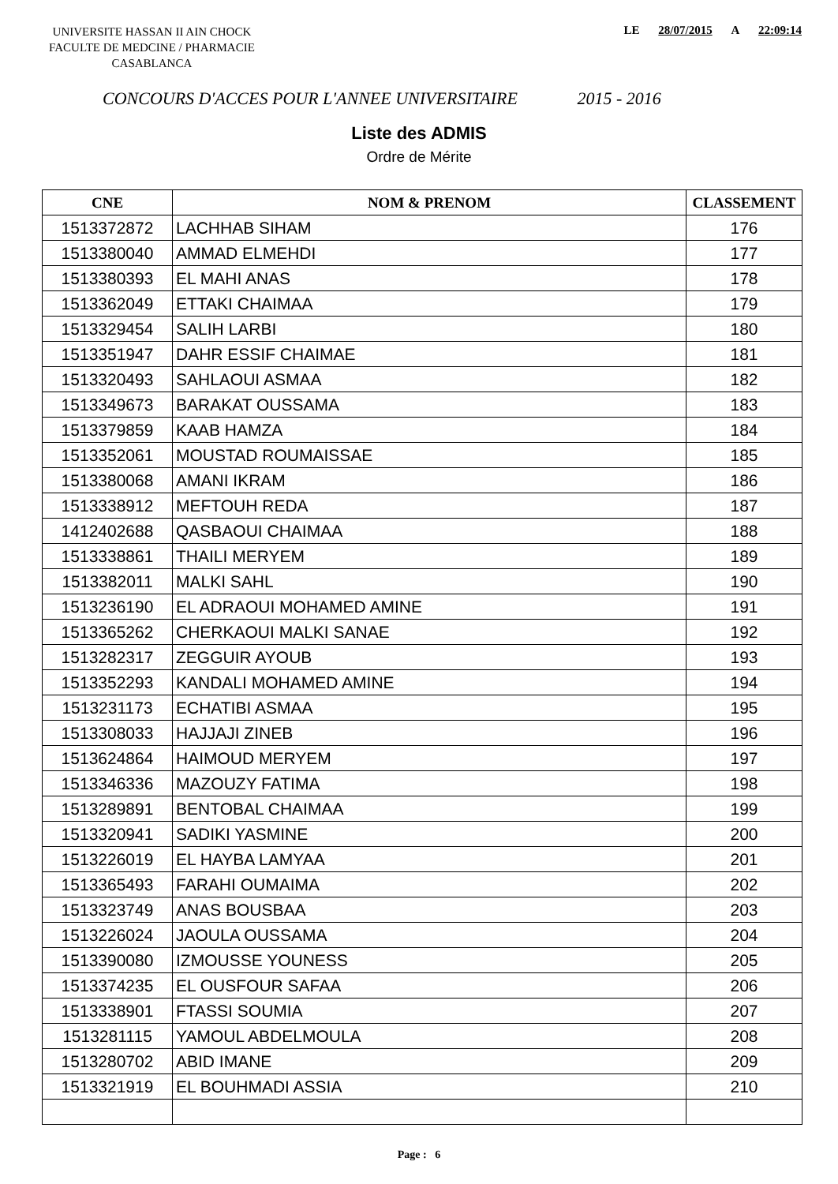UNIVERSITE HASSAN II AIN CHOCK
FACULTE DE MEDCINE / PHARMACIE
CASABLANCA
LE 28/07/2015 A 22:09:14
CONCOURS D'ACCES POUR L'ANNEE UNIVERSITAIRE 2015 - 2016
Liste des ADMIS
Ordre de Mérite
| CNE | NOM & PRENOM | CLASSEMENT |
| --- | --- | --- |
| 1513372872 | LACHHAB SIHAM | 176 |
| 1513380040 | AMMAD ELMEHDI | 177 |
| 1513380393 | EL MAHI ANAS | 178 |
| 1513362049 | ETTAKI CHAIMAA | 179 |
| 1513329454 | SALIH LARBI | 180 |
| 1513351947 | DAHR ESSIF CHAIMAE | 181 |
| 1513320493 | SAHLAOUI ASMAA | 182 |
| 1513349673 | BARAKAT OUSSAMA | 183 |
| 1513379859 | KAAB HAMZA | 184 |
| 1513352061 | MOUSTAD ROUMAISSAE | 185 |
| 1513380068 | AMANI IKRAM | 186 |
| 1513338912 | MEFTOUH REDA | 187 |
| 1412402688 | QASBAOUI CHAIMAA | 188 |
| 1513338861 | THAILI MERYEM | 189 |
| 1513382011 | MALKI SAHL | 190 |
| 1513236190 | EL ADRAOUI MOHAMED AMINE | 191 |
| 1513365262 | CHERKAOUI MALKI SANAE | 192 |
| 1513282317 | ZEGGUIR AYOUB | 193 |
| 1513352293 | KANDALI MOHAMED AMINE | 194 |
| 1513231173 | ECHATIBI ASMAA | 195 |
| 1513308033 | HAJJAJI ZINEB | 196 |
| 1513624864 | HAIMOUD MERYEM | 197 |
| 1513346336 | MAZOUZY FATIMA | 198 |
| 1513289891 | BENTOBAL CHAIMAA | 199 |
| 1513320941 | SADIKI YASMINE | 200 |
| 1513226019 | EL HAYBA LAMYAA | 201 |
| 1513365493 | FARAHI OUMAIMA | 202 |
| 1513323749 | ANAS BOUSBAA | 203 |
| 1513226024 | JAOULA OUSSAMA | 204 |
| 1513390080 | IZMOUSSE YOUNESS | 205 |
| 1513374235 | EL OUSFOUR SAFAA | 206 |
| 1513338901 | FTASSI SOUMIA | 207 |
| 1513281115 | YAMOUL ABDELMOULA | 208 |
| 1513280702 | ABID IMANE | 209 |
| 1513321919 | EL BOUHMADI ASSIA | 210 |
Page : 6